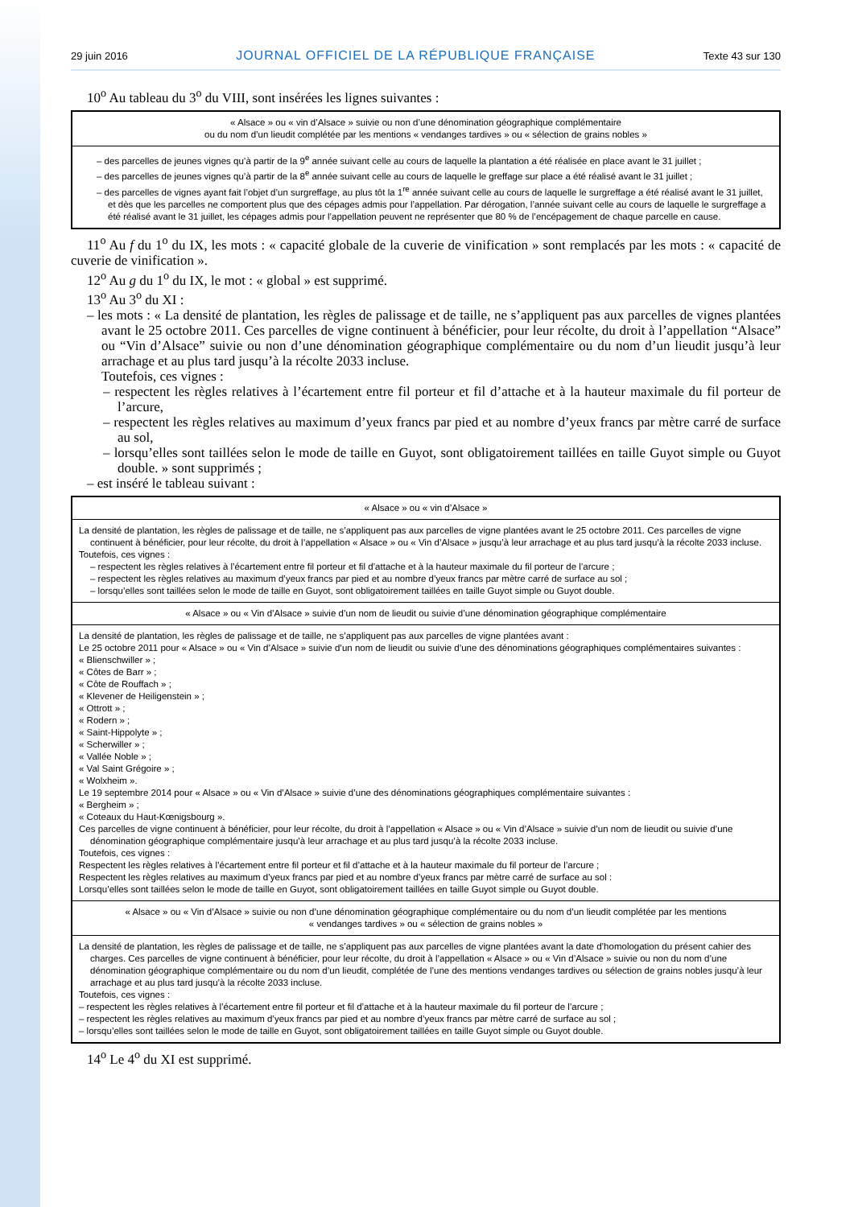29 juin 2016 JOURNAL OFFICIEL DE LA RÉPUBLIQUE FRANÇAISE Texte 43 sur 130
10<sup>o</sup> Au tableau du 3<sup>o</sup> du VIII, sont insérées les lignes suivantes :
| « Alsace » ou « vin d’Alsace » suivie ou non d’une dénomination géographique complémentaire ou du nom d’un lieudit complétée par les mentions « vendanges tardives » ou « sélection de grains nobles » |
| – des parcelles de jeunes vignes qu’à partir de la 9<sup>e</sup> année suivant celle au cours de laquelle la plantation a été réalisée en place avant le 31 juillet ; – des parcelles de jeunes vignes qu’à partir de la 8<sup>e</sup> année suivant celle au cours de laquelle le greffage sur place a été réalisé avant le 31 juillet ; – des parcelles de vignes ayant fait l’objet d’un surgreffage, au plus tôt la 1<sup>re</sup> année suivant celle au cours de laquelle le surgreffage a été réalisé avant le 31 juillet, et dès que les parcelles ne comportent plus que des cépages admis pour l’appellation. Par dérogation, l’année suivant celle au cours de laquelle le surgreffage a été réalisé avant le 31 juillet, les cépages admis pour l’appellation peuvent ne représenter que 80 % de l’encépagement de chaque parcelle en cause. |
11<sup>o</sup> Au f du 1<sup>o</sup> du IX, les mots : « capacité globale de la cuverie de vinification » sont remplacés par les mots : « capacité de cuverie de vinification ».
12<sup>o</sup> Au g du 1<sup>o</sup> du IX, le mot : « global » est supprimé.
13<sup>o</sup> Au 3<sup>o</sup> du XI :
– les mots : « La densité de plantation, les règles de palissage et de taille, ne s’appliquent pas aux parcelles de vignes plantées avant le 25 octobre 2011. Ces parcelles de vigne continuent à bénéficier, pour leur récolte, du droit à l’appellation “Alsace” ou “Vin d’Alsace” suivie ou non d’une dénomination géographique complémentaire ou du nom d’un lieudit jusqu’à leur arrachage et au plus tard jusqu’à la récolte 2033 incluse.
Toutefois, ces vignes :
– respectent les règles relatives à l’écartement entre fil porteur et fil d’attache et à la hauteur maximale du fil porteur de l’arcure,
– respectent les règles relatives au maximum d’yeux francs par pied et au nombre d’yeux francs par mètre carré de surface au sol,
– lorsqu’elles sont taillées selon le mode de taille en Guyot, sont obligatoirement taillées en taille Guyot simple ou Guyot double. » sont supprimés ;
– est inséré le tableau suivant :
| « Alsace » ou « vin d’Alsace » |
| La densité de plantation, les règles de palissage et de taille, ne s’appliquent pas aux parcelles de vigne plantées avant le 25 octobre 2011. Ces parcelles de vigne continuent à bénéficier, pour leur récolte, du droit à l’appellation « Alsace » ou « Vin d’Alsace » jusqu’à leur arrachage et au plus tard jusqu’à la récolte 2033 incluse. Toutefois, ces vignes : – respectent les règles relatives à l’écartement entre fil porteur et fil d’attache et à la hauteur maximale du fil porteur de l’arcure ; – respectent les règles relatives au maximum d’yeux francs par pied et au nombre d’yeux francs par mètre carré de surface au sol ; – lorsqu’elles sont taillées selon le mode de taille en Guyot, sont obligatoirement taillées en taille Guyot simple ou Guyot double. |
| « Alsace » ou « Vin d’Alsace » suivie d’un nom de lieudit ou suivie d’une dénomination géographique complémentaire |
| La densité de plantation, les règles de palissage et de taille, ne s’appliquent pas aux parcelles de vigne plantées avant : Le 25 octobre 2011 pour « Alsace » ou « Vin d’Alsace » suivie d’un nom de lieudit ou suivie d’une des dénominations géographiques complémentaires suivantes : « Blienschwiller » ; « Côtes de Barr » ; « Côte de Rouffach » ; « Klevener de Heiligenstein » ; « Ottrott » ; « Rodern » ; « Saint-Hippolyte » ; « Scherwiller » ; « Vallée Noble » ; « Val Saint Grégoire » ; « Wolxheim ». Le 19 septembre 2014 pour « Alsace » ou « Vin d’Alsace » suivie d’une des dénominations géographiques complémentaire suivantes : « Bergheim » ; « Coteaux du Haut-Kœnigsbourg ». Ces parcelles de vigne continuent à bénéficier, pour leur récolte, du droit à l’appellation « Alsace » ou « Vin d’Alsace » suivie d’un nom de lieudit ou suivie d’une dénomination géographique complémentaire jusqu’à leur arrachage et au plus tard jusqu’à la récolte 2033 incluse. Toutefois, ces vignes : Respectent les règles relatives à l’écartement entre fil porteur et fil d’attache et à la hauteur maximale du fil porteur de l’arcure ; Respectent les règles relatives au maximum d’yeux francs par pied et au nombre d’yeux francs par mètre carré de surface au sol : Lorsqu’elles sont taillées selon le mode de taille en Guyot, sont obligatoirement taillées en taille Guyot simple ou Guyot double. |
| « Alsace » ou « Vin d’Alsace » suivie ou non d’une dénomination géographique complémentaire ou du nom d’un lieudit complétée par les mentions « vendanges tardives » ou « sélection de grains nobles » |
| La densité de plantation, les règles de palissage et de taille, ne s’appliquent pas aux parcelles de vigne plantées avant la date d’homologation du présent cahier des charges. Ces parcelles de vigne continuent à bénéficier, pour leur récolte, du droit à l’appellation « Alsace » ou « Vin d’Alsace » suivie ou non du nom d’une dénomination géographique complémentaire ou du nom d’un lieudit, complétée de l’une des mentions vendanges tardives ou sélection de grains nobles jusqu’à leur arrachage et au plus tard jusqu’à la récolte 2033 incluse. Toutefois, ces vignes : – respectent les règles relatives à l’écartement entre fil porteur et fil d’attache et à la hauteur maximale du fil porteur de l’arcure ; – respectent les règles relatives au maximum d’yeux francs par pied et au nombre d’yeux francs par mètre carré de surface au sol ; – lorsqu’elles sont taillées selon le mode de taille en Guyot, sont obligatoirement taillées en taille Guyot simple ou Guyot double. |
14<sup>o</sup> Le 4<sup>o</sup> du XI est supprimé.